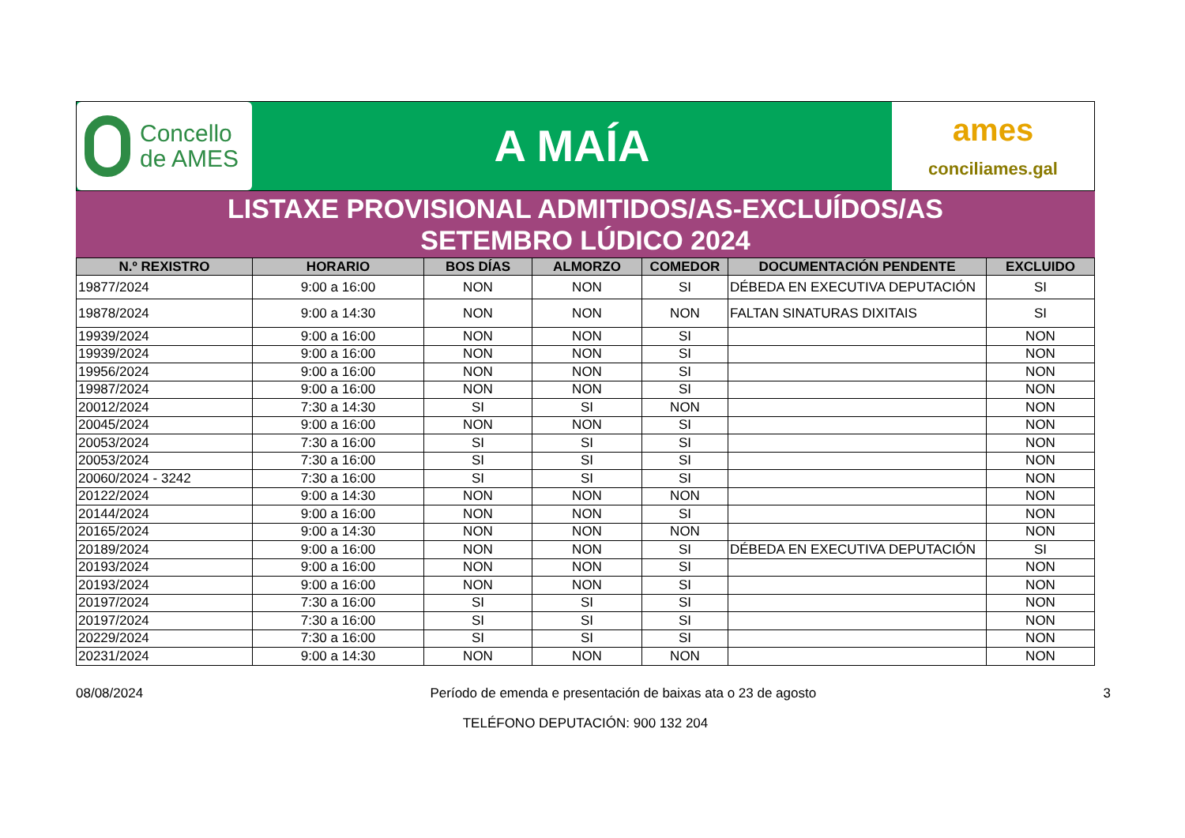Concello
de AMES
A MAÍA
ames
conciliames.gal
LISTAXE PROVISIONAL ADMITIDOS/AS-EXCLUÍDOS/AS
SETEMBRO LÚDICO 2024
| N.º REXISTRO | HORARIO | BOS DÍAS | ALMORZO | COMEDOR | DOCUMENTACIÓN PENDENTE | EXCLUIDO |
| --- | --- | --- | --- | --- | --- | --- |
| 19877/2024 | 9:00 a 16:00 | NON | NON | SI | DÉBEDA EN EXECUTIVA DEPUTACIÓN | SI |
| 19878/2024 | 9:00 a 14:30 | NON | NON | NON | FALTAN SINATURAS DIXITAIS | SI |
| 19939/2024 | 9:00 a 16:00 | NON | NON | SI | | NON |
| 19939/2024 | 9:00 a 16:00 | NON | NON | SI | | NON |
| 19956/2024 | 9:00 a 16:00 | NON | NON | SI | | NON |
| 19987/2024 | 9:00 a 16:00 | NON | NON | SI | | NON |
| 20012/2024 | 7:30 a 14:30 | SI | SI | NON | | NON |
| 20045/2024 | 9:00 a 16:00 | NON | NON | SI | | NON |
| 20053/2024 | 7:30 a 16:00 | SI | SI | SI | | NON |
| 20053/2024 | 7:30 a 16:00 | SI | SI | SI | | NON |
| 20060/2024 - 3242 | 7:30 a 16:00 | SI | SI | SI | | NON |
| 20122/2024 | 9:00 a 14:30 | NON | NON | NON | | NON |
| 20144/2024 | 9:00 a 16:00 | NON | NON | SI | | NON |
| 20165/2024 | 9:00 a 14:30 | NON | NON | NON | | NON |
| 20189/2024 | 9:00 a 16:00 | NON | NON | SI | DÉBEDA EN EXECUTIVA DEPUTACIÓN | SI |
| 20193/2024 | 9:00 a 16:00 | NON | NON | SI | | NON |
| 20193/2024 | 9:00 a 16:00 | NON | NON | SI | | NON |
| 20197/2024 | 7:30 a 16:00 | SI | SI | SI | | NON |
| 20197/2024 | 7:30 a 16:00 | SI | SI | SI | | NON |
| 20229/2024 | 7:30 a 16:00 | SI | SI | SI | | NON |
| 20231/2024 | 9:00 a 14:30 | NON | NON | NON | | NON |
08/08/2024 Período de emenda e presentación de baixas ata o 23 de agosto 3
TELÉFONO DEPUTACIÓN: 900 132 204